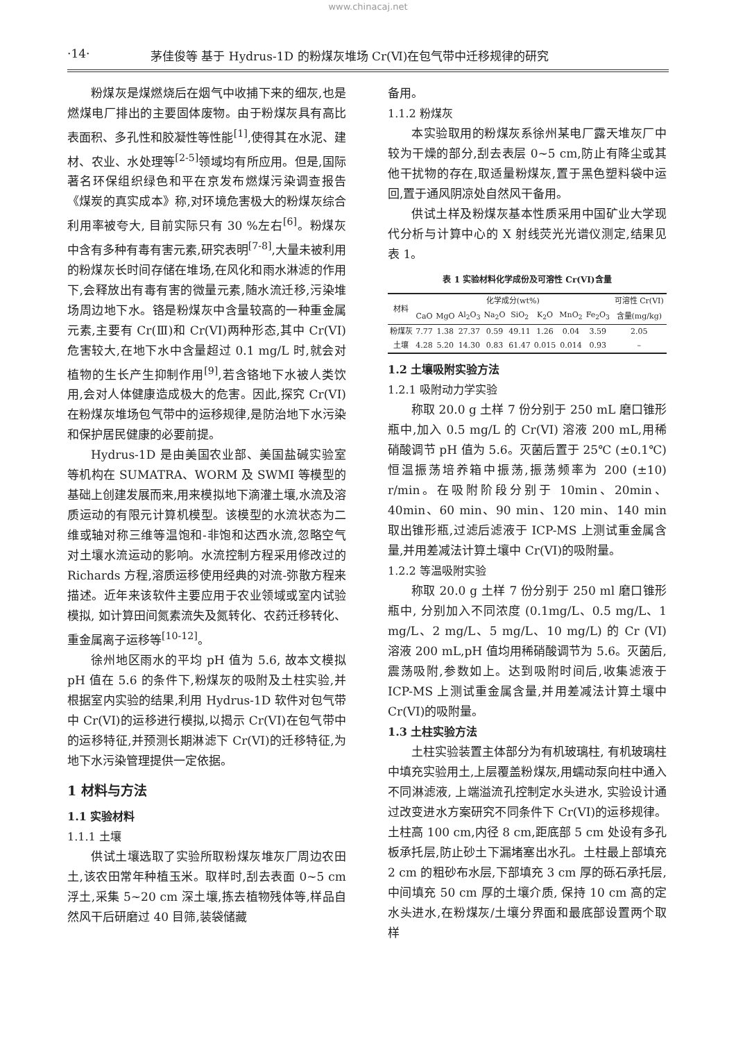www.chinacaj.net
·14· 茅佳俊等 基于 Hydrus-1D 的粉煤灰堆场 Cr(Ⅵ)在包气带中迁移规律的研究
粉煤灰是煤燃烧后在烟气中收捕下来的细灰,也是燃煤电厂排出的主要固体废物。由于粉煤灰具有高比表面积、多孔性和胶凝性等性能<sup>[1]</sup>,使得其在水泥、建材、农业、水处理等<sup>[2-5]</sup>领域均有所应用。但是,国际著名环保组织绿色和平在京发布燃煤污染调查报告《煤炭的真实成本》称,对环境危害极大的粉煤灰综合利用率被夸大, 目前实际只有 30 %左右<sup>[6]</sup>。粉煤灰中含有多种有毒有害元素,研究表明<sup>[7-8]</sup>,大量未被利用的粉煤灰长时间存储在堆场,在风化和雨水淋滤的作用下,会释放出有毒有害的微量元素,随水流迁移,污染堆场周边地下水。铬是粉煤灰中含量较高的一种重金属元素,主要有 Cr(Ⅲ)和 Cr(VI)两种形态,其中 Cr(VI)危害较大,在地下水中含量超过 0.1 mg/L 时,就会对植物的生长产生抑制作用<sup>[9]</sup>,若含铬地下水被人类饮用,会对人体健康造成极大的危害。因此,探究 Cr(VI)在粉煤灰堆场包气带中的运移规律,是防治地下水污染和保护居民健康的必要前提。
Hydrus-1D 是由美国农业部、美国盐碱实验室等机构在 SUMATRA、WORM 及 SWMI 等模型的基础上创建发展而来,用来模拟地下滴灌土壤,水流及溶质运动的有限元计算机模型。该模型的水流状态为二维或轴对称三维等温饱和-非饱和达西水流,忽略空气对土壤水流运动的影响。水流控制方程采用修改过的 Richards 方程,溶质运移使用经典的对流-弥散方程来描述。近年来该软件主要应用于农业领域或室内试验模拟, 如计算田间氮素流失及氮转化、农药迁移转化、重金属离子运移等<sup>[10-12]</sup>。
徐州地区雨水的平均 pH 值为 5.6, 故本文模拟 pH 值在 5.6 的条件下,粉煤灰的吸附及土柱实验,并根据室内实验的结果,利用 Hydrus-1D 软件对包气带中 Cr(VI)的运移进行模拟,以揭示 Cr(VI)在包气带中的运移特征,并预测长期淋滤下 Cr(VI)的迁移特征,为地下水污染管理提供一定依据。
1 材料与方法
1.1 实验材料
1.1.1 土壤
供试土壤选取了实验所取粉煤灰堆灰厂周边农田土,该农田常年种植玉米。取样时,刮去表面 0~5 cm 浮土,采集 5~20 cm 深土壤,拣去植物残体等,样品自然风干后研磨过 40 目筛,装袋储藏
备用。
1.1.2 粉煤灰
本实验取用的粉煤灰系徐州某电厂露天堆灰厂中较为干燥的部分,刮去表层 0~5 cm,防止有降尘或其他干扰物的存在,取适量粉煤灰,置于黑色塑料袋中运回,置于通风阴凉处自然风干备用。
供试土样及粉煤灰基本性质采用中国矿业大学现代分析与计算中心的 X 射线荧光光谱仪测定,结果见表 1。
表 1 实验材料化学成份及可溶性 Cr(VI)含量
| 材料 | 化学成分(wt%) | | | | | | | | 可溶性 Cr(VI) |
| --- | --- | --- | --- | --- | --- | --- | --- | --- | --- |
| | CaO | MgO | Al<sub>2</sub>O<sub>3</sub> | Na<sub>2</sub>O | SiO<sub>2</sub> | K<sub>2</sub>O | MnO<sub>2</sub> | Fe<sub>2</sub>O<sub>3</sub> | 含量(mg/kg) |
| 粉煤灰 | 7.77 | 1.38 | 27.37 | 0.59 | 49.11 | 1.26 | 0.04 | 3.59 | 2.05 |
| 土壤 | 4.28 | 5.20 | 14.30 | 0.83 | 61.47 | 0.015 | 0.014 | 0.93 | – |
1.2 土壤吸附实验方法
1.2.1 吸附动力学实验
称取 20.0 g 土样 7 份分别于 250 mL 磨口锥形瓶中,加入 0.5 mg/L 的 Cr(VI) 溶液 200 mL,用稀硝酸调节 pH 值为 5.6。灭菌后置于 25℃ (±0.1℃)恒温振荡培养箱中振荡,振荡频率为 200 (±10) r/min。在吸附阶段分别于 10min、20min、40min、60 min、90 min、120 min、140 min 取出锥形瓶,过滤后滤液于 ICP-MS 上测试重金属含量,并用差减法计算土壤中 Cr(VI)的吸附量。
1.2.2 等温吸附实验
称取 20.0 g 土样 7 份分别于 250 ml 磨口锥形瓶中, 分别加入不同浓度 (0.1mg/L、0.5 mg/L、1 mg/L、2 mg/L、5 mg/L、10 mg/L) 的 Cr (VI) 溶液 200 mL,pH 值均用稀硝酸调节为 5.6。灭菌后,震荡吸附,参数如上。达到吸附时间后,收集滤液于 ICP-MS 上测试重金属含量,并用差减法计算土壤中 Cr(VI)的吸附量。
1.3 土柱实验方法
土柱实验装置主体部分为有机玻璃柱, 有机玻璃柱中填充实验用土,上层覆盖粉煤灰,用蠕动泵向柱中通入不同淋滤液, 上端溢流孔控制定水头进水, 实验设计通过改变进水方案研究不同条件下 Cr(VI)的运移规律。土柱高 100 cm,内径 8 cm,距底部 5 cm 处设有多孔板承托层,防止砂土下漏堵塞出水孔。土柱最上部填充 2 cm 的粗砂布水层,下部填充 3 cm 厚的砾石承托层,中间填充 50 cm 厚的土壤介质, 保持 10 cm 高的定水头进水,在粉煤灰/土壤分界面和最底部设置两个取样